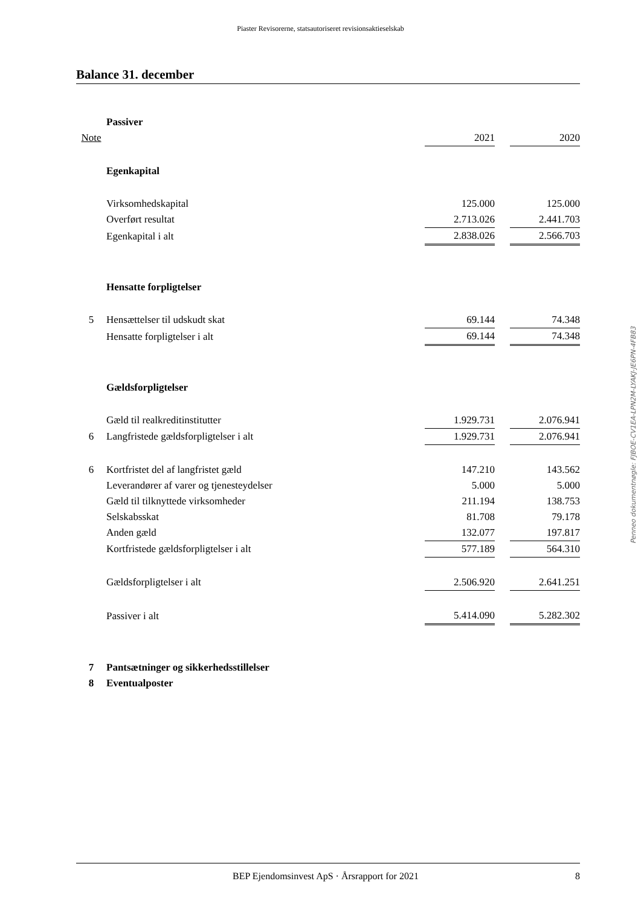Piaster Revisorerne, statsautoriseret revisionsaktieselskab
Balance 31. december
| | Passiver | | | |
| Note | | 2021 | | 2020 |
| | Egenkapital | | | |
| | Virksomhedskapital | 125.000 | | 125.000 |
| | Overført resultat | 2.713.026 | | 2.441.703 |
| | Egenkapital i alt | 2.838.026 | | 2.566.703 |
| | Hensatte forpligtelser | | | |
| 5 | Hensættelser til udskudt skat | 69.144 | | 74.348 |
| | Hensatte forpligtelser i alt | 69.144 | | 74.348 |
| | Gældsforpligtelser | | | |
| | Gæld til realkreditinstitutter | 1.929.731 | | 2.076.941 |
| 6 | Langfristede gældsforpligtelser i alt | 1.929.731 | | 2.076.941 |
| 6 | Kortfristet del af langfristet gæld | 147.210 | | 143.562 |
| | Leverandører af varer og tjenesteydelser | 5.000 | | 5.000 |
| | Gæld til tilknyttede virksomheder | 211.194 | | 138.753 |
| | Selskabsskat | 81.708 | | 79.178 |
| | Anden gæld | 132.077 | | 197.817 |
| | Kortfristede gældsforpligtelser i alt | 577.189 | | 564.310 |
| | Gældsforpligtelser i alt | 2.506.920 | | 2.641.251 |
| | Passiver i alt | 5.414.090 | | 5.282.302 |
7 Pantsætninger og sikkerhedsstillelser
8 Eventualposter
Penneo dokumentnøgle: FJBOE-CV1EA-LPN2M-LYAKJ-JE6PN-4FB83
BEP Ejendomsinvest ApS · Årsrapport for 2021 8